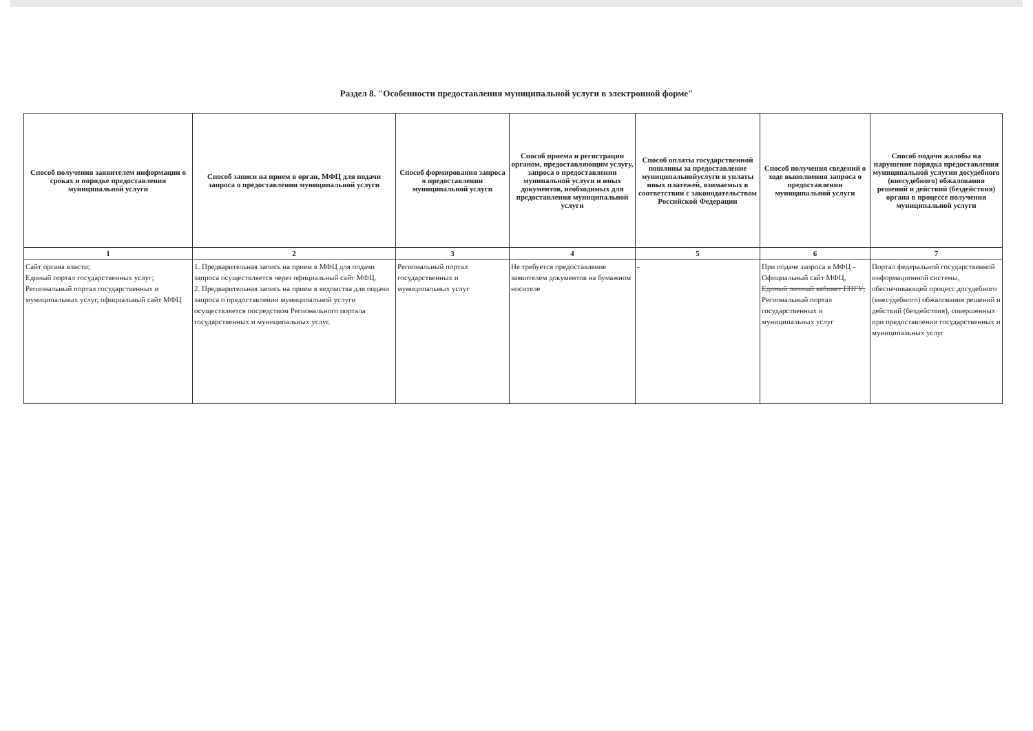Раздел 8. "Особенности предоставления муниципальной услуги в электронной форме"
| Способ получения заявителем информации о сроках и порядке предоставления муниципальной услуги | Способ записи на прием в орган, МФЦ для подачи запроса о предоставлении муниципальной услуги | Способ формирования запроса о предоставлении муниципальной услуги | Способ приема и регистрации органом, предоставляющим услугу, запроса о предоставлении мунипальной услуги и иных документов, необходимых для предоставления муниципальной услуги | Способ оплаты государственной пошлины за предоставление муниципальнойуслуги и уплаты иных платежей, взимаемых в соответствии с законодательством Российской Федерации | Способ получения сведений о ходе выполнения запроса о предоставлении муниципальной услуги | Способ подачи жалобы на нарушение порядка предоставления муниципальной услугии досудебного (внесудебного) обжалования решений и действий (бездействия) органа в процессе получения муниципальной услуги |
| --- | --- | --- | --- | --- | --- | --- |
| 1 | 2 | 3 | 4 | 5 | 6 | 7 |
| Сайт органа власти; Единый портал государственных услуг; Региональный портал государственных и муниципальных услуг, официальный сайт МФЦ | 1. Предварительная запись на прием в МФЦ для подачи запроса осуществляется через официальный сайт МФЦ. 2. Предварительная запись на прием в ведомства для подачи запроса о предоставлении муниципальной услуги осуществляется посредством Регионального портала государственных и муниципальных услуг. | Региональный портал государственных и муниципальных услуг | Не требуется предоставление заявителем документов на бумажном носителе | - | При подаче запроса в МФЦ - Официальный сайт МФЦ, Единый личный кабинет ЕПГУ; Региональный портал государственных и муниципальных услуг | Портал федеральной государственной информационной системы, обеспечивающей процесс досудебного (внесудебного) обжалования решений и действий (бездействия), совершенных при предоставлении государственных и муниципальных услуг |